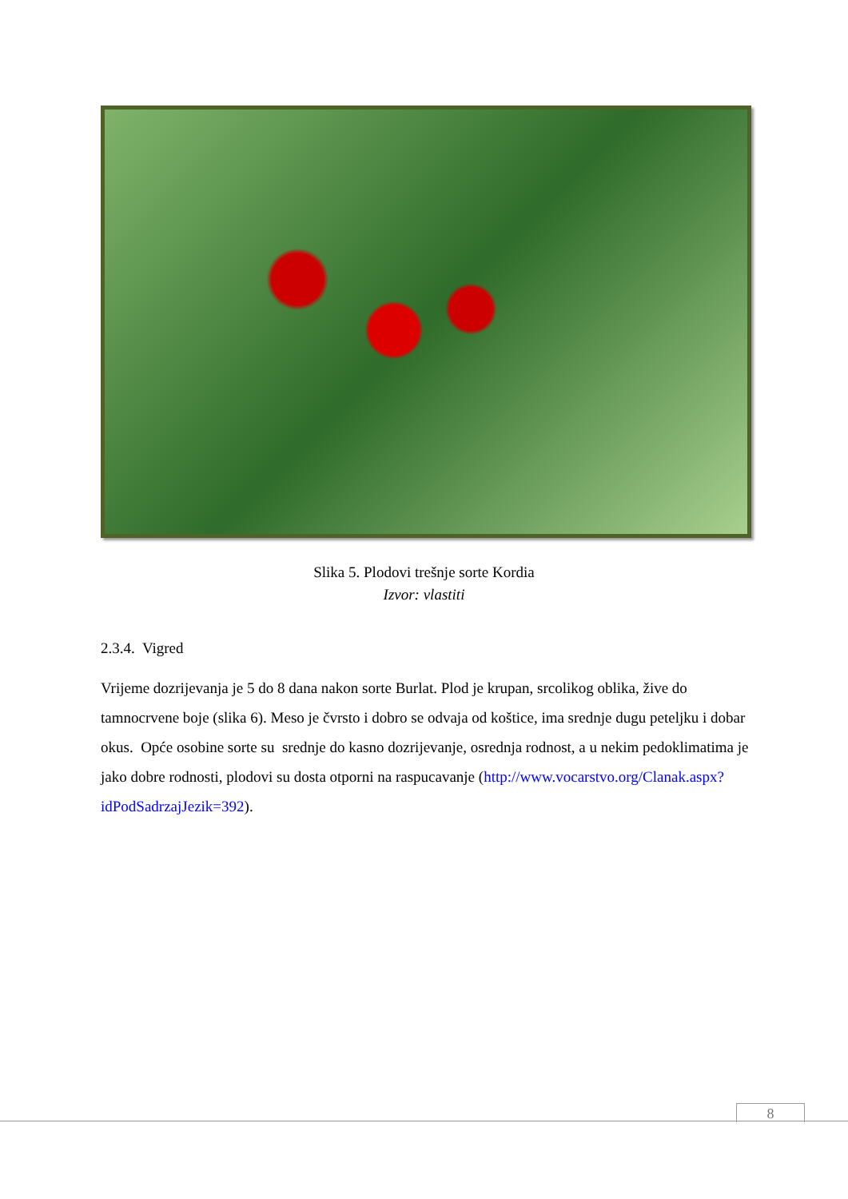Slika 5. Plodovi trešnje sorte Kordia
Izvor: vlastiti
2.3.4. Vigred
Vrijeme dozrijevanja je 5 do 8 dana nakon sorte Burlat. Plod je krupan, srcolikog oblika, žive do tamnocrvene boje (slika 6). Meso je čvrsto i dobro se odvaja od koštice, ima srednje dugu peteljku i dobar okus. Opće osobine sorte su srednje do kasno dozrijevanje, osrednja rodnost, a u nekim pedoklimatima je jako dobre rodnosti, plodovi su dosta otporni na raspucavanje (http://www.vocarstvo.org/Clanak.aspx?idPodSadrzajJezik=392).
8